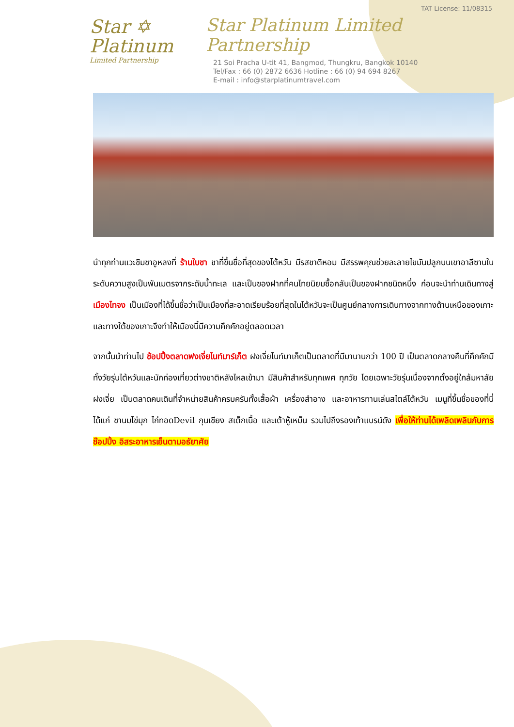Star ✡
Platinum
Limited Partnership
TAT License: 11/08315
Star Platinum Limited Partnership
21 Soi Pracha U-tit 41, Bangmod, Thungkru, Bangkok 10140
Tel/Fax : 66 (0) 2872 6636 Hotline : 66 (0) 94 694 8267
E-mail : info@starplatinumtravel.com
นำทุกท่านแวะชิมชาอูหลงที่ ร้านใบชา ชาที่ขึ้นชื่อที่สุดของไต้หวัน มีรสชาติหอม มีสรรพคุณช่วยละลายไขมันปลูกบนเขาอาลีซานในระดับความสูงเป็นพันเมตรจากระดับน้ำทะเล และเป็นของฝากที่คนไทยนิยมซื้อกลับเป็นของฝากชนิดหนึ่ง ก่อนจะนำท่านเดินทางสู่ เมืองไทจง เป็นเมืองที่ได้ขึ้นชื่อว่าเป็นเมืองที่สะอาดเรียบร้อยที่สุดในไต้หวันจะเป็นศูนย์กลางการเดินทางจากทางด้านเหนือของเกาะและทางใต้ของเกาะจึงทำให้เมืองนี้มีความคึกคักอยู่ตลอดเวลา
จากนั้นนำท่านไป ช้อปปิ้งตลาดฟงเจี่ยไนท์มาร์เก็ต ฝงเจี่ยไนท์มาเก็ตเป็นตลาดที่มีมานานกว่า 100 ปี เป็นตลาดกลางคืนที่คึกคักมีทั้งวัยรุ่นไต้หวันและนักท่องเที่ยวต่างชาติหลังไหลเข้ามา มีสินค้าสำหรับทุกเพศ ทุกวัย โดยเฉพาะวัยรุ่นเนื่องจากตั้งอยู่ใกล้มหาลัยฝงเจี่ย เป็นตลาดคนเดินที่จำหน่ายสินค้าครบครันทั้งเสื้อผ้า เครื่องสำอาง และอาหารทานเล่นสไตล์ไต้หวัน เมนูที่ขึ้นชื่อของที่นี่ได้แก่ ชานมไข่มุก ไก่ทอดDevil กุนเชียง สเต็กเนื้อ และเต้าหู้เหม็น รวมไปถึงรองเท้าแบรน์ดัง เพื่อให้ท่านได้เพลิดเพลินกับการช๊อปปิ้ง อิสระอาหารเย็นตามอธัยาศัย